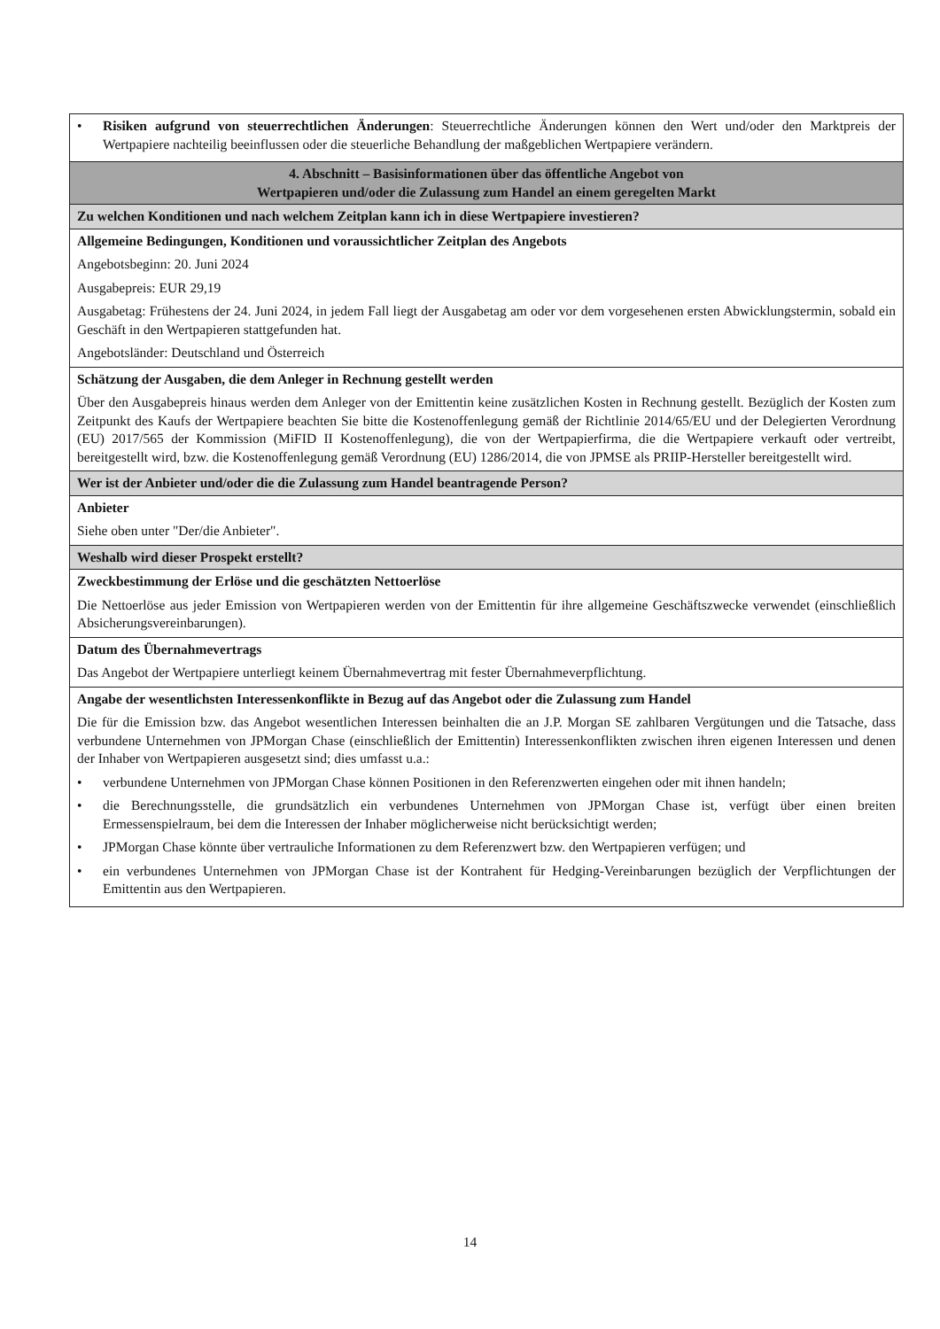| • Risiken aufgrund von steuerrechtlichen Änderungen : Steuerrechtliche Änderungen können den Wert und/oder den Marktpreis der Wertpapiere nachteilig beeinflussen oder die steuerliche Behandlung der maßgeblichen Wertpapiere verändern. |
| 4. Abschnitt – Basisinformationen über das öffentliche Angebot von Wertpapieren und/oder die Zulassung zum Handel an einem geregelten Markt |
| Zu welchen Konditionen und nach welchem Zeitplan kann ich in diese Wertpapiere investieren? |
| Allgemeine Bedingungen, Konditionen und voraussichtlicher Zeitplan des Angebots Angebotsbeginn: 20. Juni 2024 Ausgabepreis: EUR 29,19 Ausgabetag: Frühestens der 24. Juni 2024, in jedem Fall liegt der Ausgabetag am oder vor dem vorgesehenen ersten Abwicklungstermin, sobald ein Geschäft in den Wertpapieren stattgefunden hat. Angebotsländer: Deutschland und Österreich |
| Schätzung der Ausgaben, die dem Anleger in Rechnung gestellt werden Über den Ausgabepreis hinaus werden dem Anleger von der Emittentin keine zusätzlichen Kosten in Rechnung gestellt. Bezüglich der Kosten zum Zeitpunkt des Kaufs der Wertpapiere beachten Sie bitte die Kostenoffenlegung gemäß der Richtlinie 2014/65/EU und der Delegierten Verordnung (EU) 2017/565 der Kommission (MiFID II Kostenoffenlegung), die von der Wertpapierfirma, die die Wertpapiere verkauft oder vertreibt, bereitgestellt wird, bzw. die Kostenoffenlegung gemäß Verordnung (EU) 1286/2014, die von JPMSE als PRIIP-Hersteller bereitgestellt wird. |
| Wer ist der Anbieter und/oder die die Zulassung zum Handel beantragende Person? |
| Anbieter Siehe oben unter "Der/die Anbieter". |
| Weshalb wird dieser Prospekt erstellt? |
| Zweckbestimmung der Erlöse und die geschätzten Nettoerlöse Die Nettoerlöse aus jeder Emission von Wertpapieren werden von der Emittentin für ihre allgemeine Geschäftszwecke verwendet (einschließlich Absicherungsvereinbarungen). |
| Datum des Übernahmevertrags Das Angebot der Wertpapiere unterliegt keinem Übernahmevertrag mit fester Übernahmeverpflichtung. |
| Angabe der wesentlichsten Interessenkonflikte in Bezug auf das Angebot oder die Zulassung zum Handel Die für die Emission bzw. das Angebot wesentlichen Interessen beinhalten die an J.P. Morgan SE zahlbaren Vergütungen und die Tatsache, dass verbundene Unternehmen von JPMorgan Chase (einschließlich der Emittentin) Interessenkonflikten zwischen ihren eigenen Interessen und denen der Inhaber von Wertpapieren ausgesetzt sind; dies umfasst u.a.: • verbundene Unternehmen von JPMorgan Chase können Positionen in den Referenzwerten eingehen oder mit ihnen handeln; • die Berechnungsstelle, die grundsätzlich ein verbundenes Unternehmen von JPMorgan Chase ist, verfügt über einen breiten Ermessenspielraum, bei dem die Interessen der Inhaber möglicherweise nicht berücksichtigt werden; • JPMorgan Chase könnte über vertrauliche Informationen zu dem Referenzwert bzw. den Wertpapieren verfügen; und • ein verbundenes Unternehmen von JPMorgan Chase ist der Kontrahent für Hedging-Vereinbarungen bezüglich der Verpflichtungen der Emittentin aus den Wertpapieren. |
14